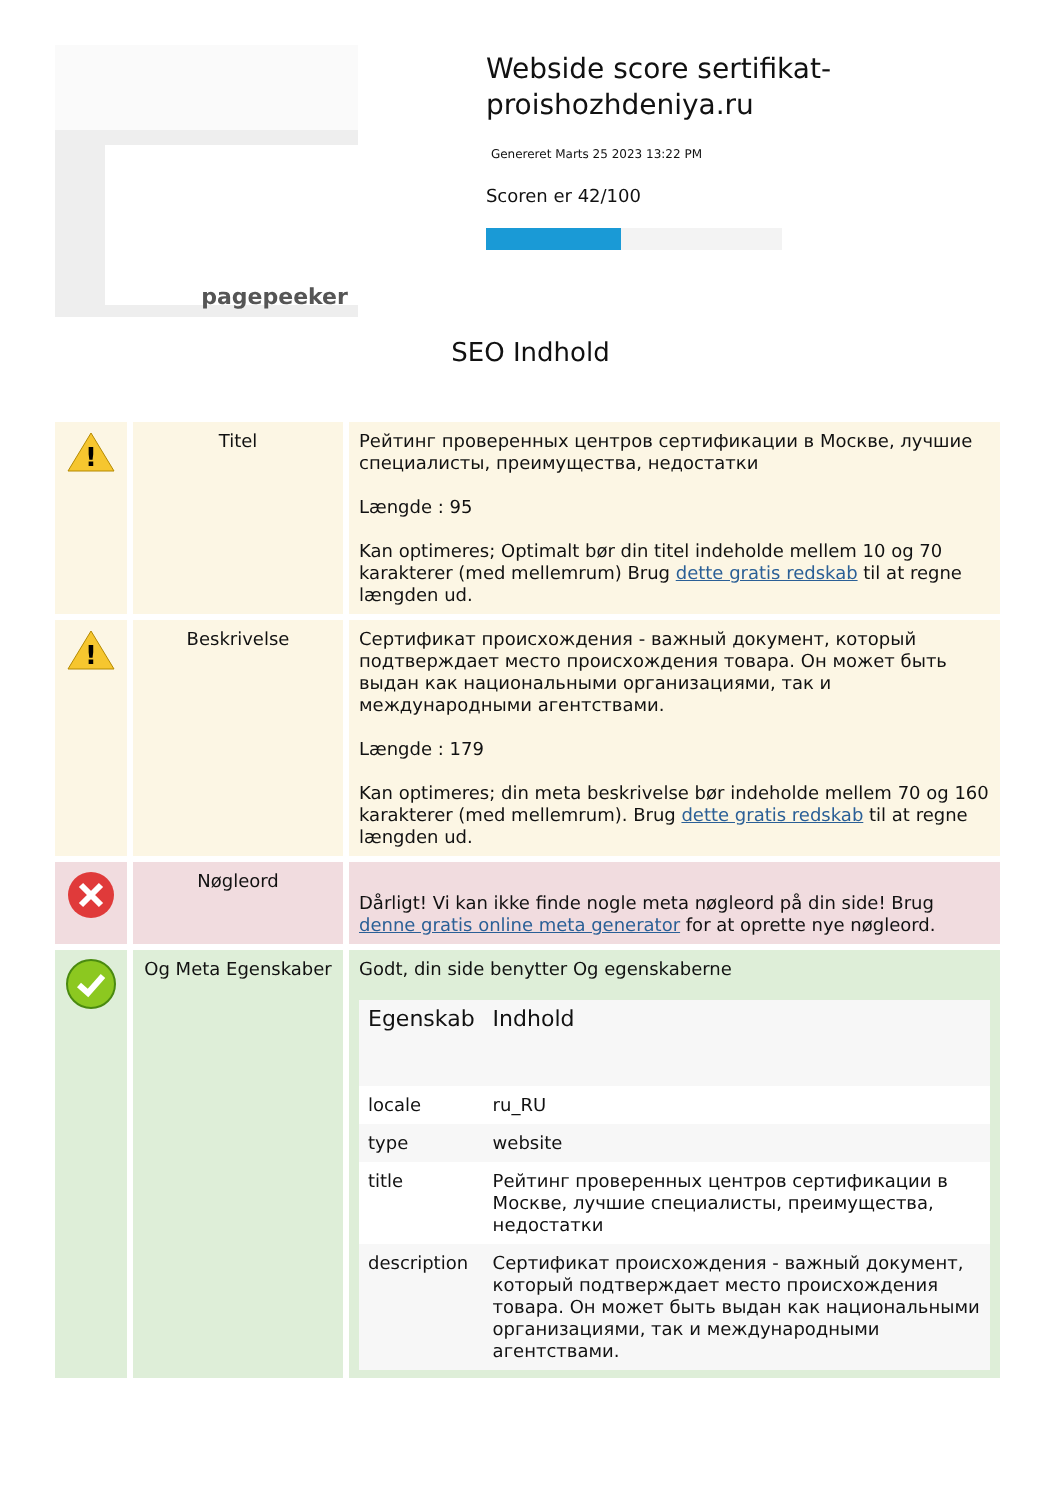pagepeeker
Webside score sertifikat-proishozhdeniya.ru
Genereret Marts 25 2023 13:22 PM
Scoren er 42/100
SEO Indhold
| ! | Titel | Рейтинг проверенных центров сертификации в Москве, лучшие специалисты, преимущества, недостатки Længde : 95 Kan optimeres; Optimalt bør din titel indeholde mellem 10 og 70 karakterer (med mellemrum) Brug dette gratis redskab til at regne længden ud. |
| ! | Beskrivelse | Сертификат происхождения - важный документ, который подтверждает место происхождения товара. Он может быть выдан как национальными организациями, так и международными агентствами. Længde : 179 Kan optimeres; din meta beskrivelse bør indeholde mellem 70 og 160 karakterer (med mellemrum). Brug dette gratis redskab til at regne længden ud. |
| | Nøgleord | Dårligt! Vi kan ikke finde nogle meta nøgleord på din side! Brug denne gratis online meta generator for at oprette nye nøgleord. |
| | Og Meta Egenskaber | Godt, din side benytter Og egenskaberne / Egenskab / Indhold / / --- / --- / / locale / ru_RU / / type / website / / title / Рейтинг проверенных центров сертификации в Москве, лучшие специалисты, преимущества, недостатки / / description / Сертификат происхождения - важный документ, который подтверждает место происхождения товара. Он может быть выдан как национальными организациями, так и международными агентствами. / |